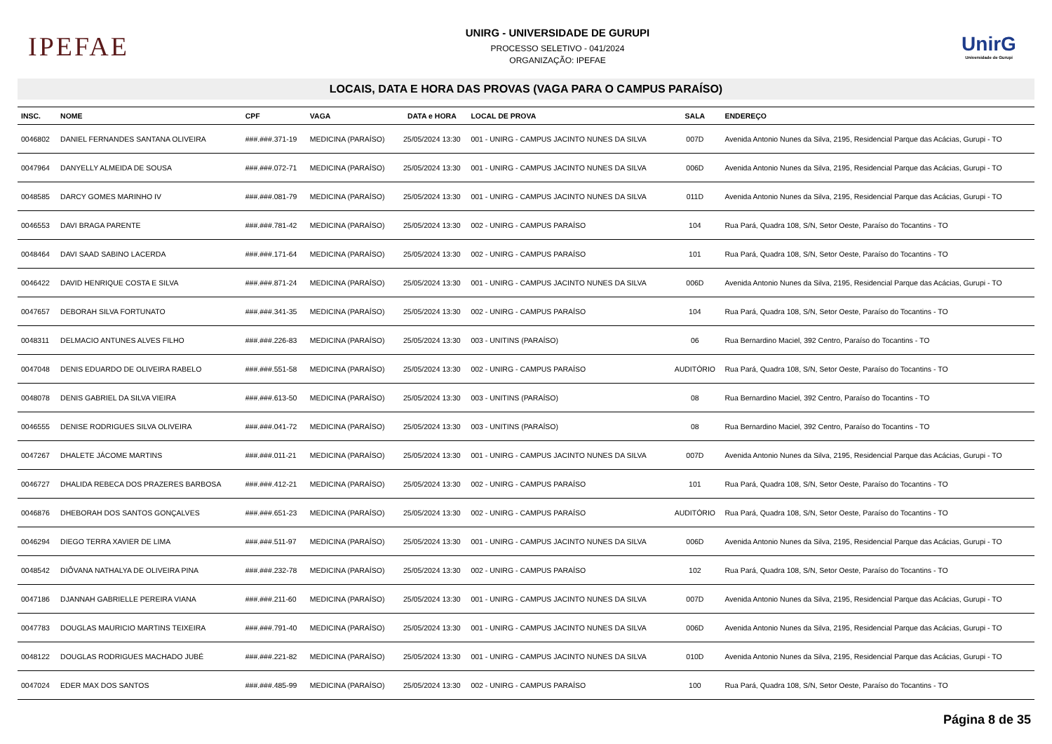IPEFAE
UNIRG - UNIVERSIDADE DE GURUPI
PROCESSO SELETIVO - 041/2024
ORGANIZAÇÃO: IPEFAE
UnirG
Universidade de Gurupi
LOCAIS, DATA E HORA DAS PROVAS (VAGA PARA O CAMPUS PARAÍSO)
| INSC. | NOME | CPF | VAGA | DATA e HORA | LOCAL DE PROVA | SALA | ENDEREÇO |
| --- | --- | --- | --- | --- | --- | --- | --- |
| 0046802 | DANIEL FERNANDES SANTANA OLIVEIRA | ###.###.371-19 | MEDICINA (PARAÍSO) | 25/05/2024 13:30 | 001 - UNIRG - CAMPUS JACINTO NUNES DA SILVA | 007D | Avenida Antonio Nunes da Silva, 2195, Residencial Parque das Acácias, Gurupi - TO |
| 0047964 | DANYELLY ALMEIDA DE SOUSA | ###.###.072-71 | MEDICINA (PARAÍSO) | 25/05/2024 13:30 | 001 - UNIRG - CAMPUS JACINTO NUNES DA SILVA | 006D | Avenida Antonio Nunes da Silva, 2195, Residencial Parque das Acácias, Gurupi - TO |
| 0048585 | DARCY GOMES MARINHO IV | ###.###.081-79 | MEDICINA (PARAÍSO) | 25/05/2024 13:30 | 001 - UNIRG - CAMPUS JACINTO NUNES DA SILVA | 011D | Avenida Antonio Nunes da Silva, 2195, Residencial Parque das Acácias, Gurupi - TO |
| 0046553 | DAVI BRAGA PARENTE | ###.###.781-42 | MEDICINA (PARAÍSO) | 25/05/2024 13:30 | 002 - UNIRG - CAMPUS PARAÍSO | 104 | Rua Pará, Quadra 108, S/N, Setor Oeste, Paraíso do Tocantins - TO |
| 0048464 | DAVI SAAD SABINO LACERDA | ###.###.171-64 | MEDICINA (PARAÍSO) | 25/05/2024 13:30 | 002 - UNIRG - CAMPUS PARAÍSO | 101 | Rua Pará, Quadra 108, S/N, Setor Oeste, Paraíso do Tocantins - TO |
| 0046422 | DAVID HENRIQUE COSTA E SILVA | ###.###.871-24 | MEDICINA (PARAÍSO) | 25/05/2024 13:30 | 001 - UNIRG - CAMPUS JACINTO NUNES DA SILVA | 006D | Avenida Antonio Nunes da Silva, 2195, Residencial Parque das Acácias, Gurupi - TO |
| 0047657 | DEBORAH SILVA FORTUNATO | ###.###.341-35 | MEDICINA (PARAÍSO) | 25/05/2024 13:30 | 002 - UNIRG - CAMPUS PARAÍSO | 104 | Rua Pará, Quadra 108, S/N, Setor Oeste, Paraíso do Tocantins - TO |
| 0048311 | DELMACIO ANTUNES ALVES FILHO | ###.###.226-83 | MEDICINA (PARAÍSO) | 25/05/2024 13:30 | 003 - UNITINS (PARAÍSO) | 06 | Rua Bernardino Maciel, 392 Centro, Paraíso do Tocantins - TO |
| 0047048 | DENIS EDUARDO DE OLIVEIRA RABELO | ###.###.551-58 | MEDICINA (PARAÍSO) | 25/05/2024 13:30 | 002 - UNIRG - CAMPUS PARAÍSO | AUDITÓRIO | Rua Pará, Quadra 108, S/N, Setor Oeste, Paraíso do Tocantins - TO |
| 0048078 | DENIS GABRIEL DA SILVA VIEIRA | ###.###.613-50 | MEDICINA (PARAÍSO) | 25/05/2024 13:30 | 003 - UNITINS (PARAÍSO) | 08 | Rua Bernardino Maciel, 392 Centro, Paraíso do Tocantins - TO |
| 0046555 | DENISE RODRIGUES SILVA OLIVEIRA | ###.###.041-72 | MEDICINA (PARAÍSO) | 25/05/2024 13:30 | 003 - UNITINS (PARAÍSO) | 08 | Rua Bernardino Maciel, 392 Centro, Paraíso do Tocantins - TO |
| 0047267 | DHALETE JÁCOME MARTINS | ###.###.011-21 | MEDICINA (PARAÍSO) | 25/05/2024 13:30 | 001 - UNIRG - CAMPUS JACINTO NUNES DA SILVA | 007D | Avenida Antonio Nunes da Silva, 2195, Residencial Parque das Acácias, Gurupi - TO |
| 0046727 | DHALIDA REBECA DOS PRAZERES BARBOSA | ###.###.412-21 | MEDICINA (PARAÍSO) | 25/05/2024 13:30 | 002 - UNIRG - CAMPUS PARAÍSO | 101 | Rua Pará, Quadra 108, S/N, Setor Oeste, Paraíso do Tocantins - TO |
| 0046876 | DHEBORAH DOS SANTOS GONÇALVES | ###.###.651-23 | MEDICINA (PARAÍSO) | 25/05/2024 13:30 | 002 - UNIRG - CAMPUS PARAÍSO | AUDITÓRIO | Rua Pará, Quadra 108, S/N, Setor Oeste, Paraíso do Tocantins - TO |
| 0046294 | DIEGO TERRA XAVIER DE LIMA | ###.###.511-97 | MEDICINA (PARAÍSO) | 25/05/2024 13:30 | 001 - UNIRG - CAMPUS JACINTO NUNES DA SILVA | 006D | Avenida Antonio Nunes da Silva, 2195, Residencial Parque das Acácias, Gurupi - TO |
| 0048542 | DIÔVANA NATHALYA DE OLIVEIRA PINA | ###.###.232-78 | MEDICINA (PARAÍSO) | 25/05/2024 13:30 | 002 - UNIRG - CAMPUS PARAÍSO | 102 | Rua Pará, Quadra 108, S/N, Setor Oeste, Paraíso do Tocantins - TO |
| 0047186 | DJANNAH GABRIELLE PEREIRA VIANA | ###.###.211-60 | MEDICINA (PARAÍSO) | 25/05/2024 13:30 | 001 - UNIRG - CAMPUS JACINTO NUNES DA SILVA | 007D | Avenida Antonio Nunes da Silva, 2195, Residencial Parque das Acácias, Gurupi - TO |
| 0047783 | DOUGLAS MAURICIO MARTINS TEIXEIRA | ###.###.791-40 | MEDICINA (PARAÍSO) | 25/05/2024 13:30 | 001 - UNIRG - CAMPUS JACINTO NUNES DA SILVA | 006D | Avenida Antonio Nunes da Silva, 2195, Residencial Parque das Acácias, Gurupi - TO |
| 0048122 | DOUGLAS RODRIGUES MACHADO JUBÉ | ###.###.221-82 | MEDICINA (PARAÍSO) | 25/05/2024 13:30 | 001 - UNIRG - CAMPUS JACINTO NUNES DA SILVA | 010D | Avenida Antonio Nunes da Silva, 2195, Residencial Parque das Acácias, Gurupi - TO |
| 0047024 | EDER MAX DOS SANTOS | ###.###.485-99 | MEDICINA (PARAÍSO) | 25/05/2024 13:30 | 002 - UNIRG - CAMPUS PARAÍSO | 100 | Rua Pará, Quadra 108, S/N, Setor Oeste, Paraíso do Tocantins - TO |
Página 8 de 35